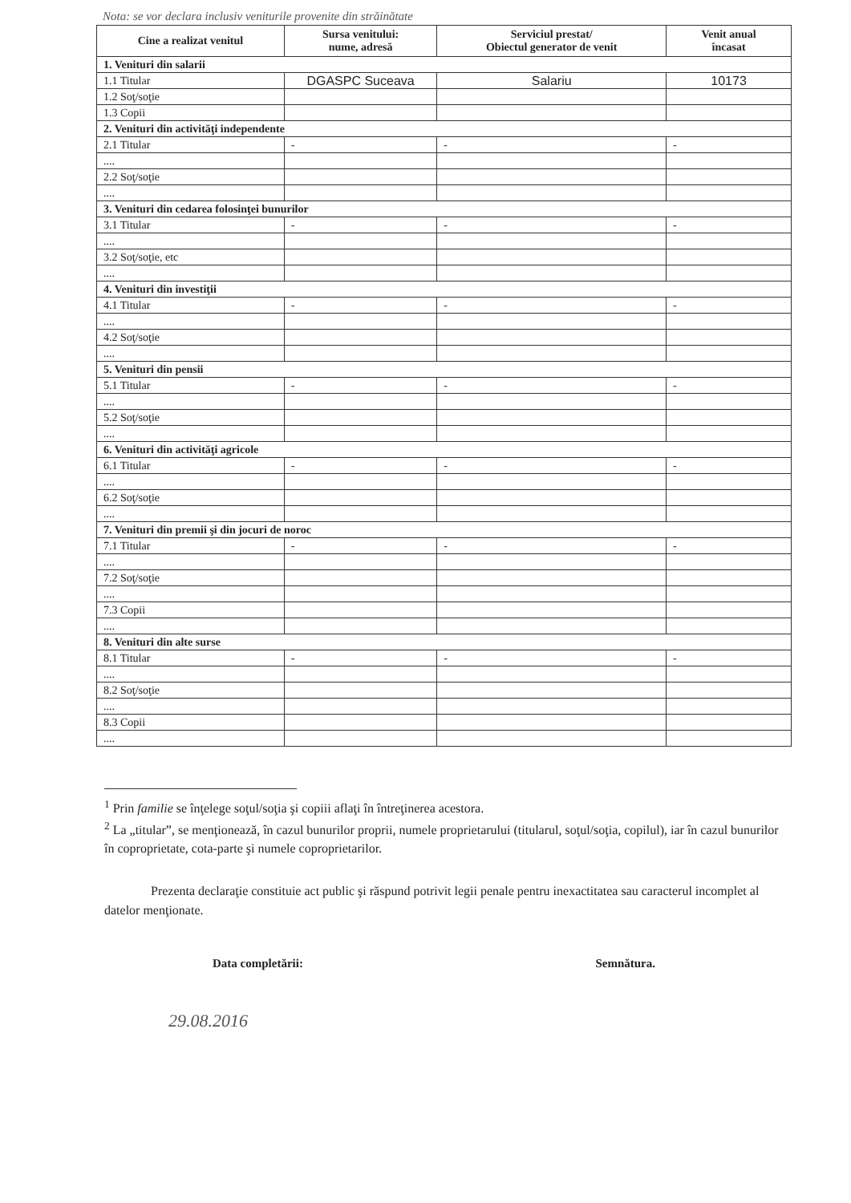Nota: se vor declara inclusiv veniturile provenite din străinătate
| Cine a realizat venitul | Sursa venitului: nume, adresă | Serviciul prestat/ Obiectul generator de venit | Venit anual încasat |
| --- | --- | --- | --- |
| 1. Venituri din salarii | | | |
| 1.1 Titular | DGASPC Suceava | Salariu | 10173 |
| 1.2 Soţ/soţie | | | |
| 1.3 Copii | | | |
| 2. Venituri din activităţi independente | | | |
| 2.1 Titular | - | - | - |
| .... | | | |
| 2.2 Soţ/soţie | | | |
| .... | | | |
| 3. Venituri din cedarea folosinţei bunurilor | | | |
| 3.1 Titular | - | - | - |
| .... | | | |
| 3.2 Soţ/soţie, etc | | | |
| .... | | | |
| 4. Venituri din investiţii | | | |
| 4.1 Titular | - | - | - |
| .... | | | |
| 4.2 Soţ/soţie | | | |
| .... | | | |
| 5. Venituri din pensii | | | |
| 5.1 Titular | - | - | - |
| .... | | | |
| 5.2 Soţ/soţie | | | |
| .... | | | |
| 6. Venituri din activităţi agricole | | | |
| 6.1 Titular | - | - | - |
| .... | | | |
| 6.2 Soţ/soţie | | | |
| .... | | | |
| 7. Venituri din premii şi din jocuri de noroc | | | |
| 7.1 Titular | - | - | - |
| .... | | | |
| 7.2 Soţ/soţie | | | |
| .... | | | |
| 7.3 Copii | | | |
| .... | | | |
| 8. Venituri din alte surse | | | |
| 8.1 Titular | - | - | - |
| .... | | | |
| 8.2 Soţ/soţie | | | |
| .... | | | |
| 8.3 Copii | | | |
| .... | | | |
<sup>1</sup> Prin familie se înţelege soţul/soţia şi copiii aflaţi în întreţinerea acestora.
<sup>2</sup> La „titular”, se menţionează, în cazul bunurilor proprii, numele proprietarului (titularul, soţul/soţia, copilul), iar în cazul bunurilor în coproprietate, cota-parte şi numele coproprietarilor.
Prezenta declaraţie constituie act public şi răspund potrivit legii penale pentru inexactitatea sau caracterul incomplet al datelor menţionate.
Data completării: Semnătura.
29.08.2016